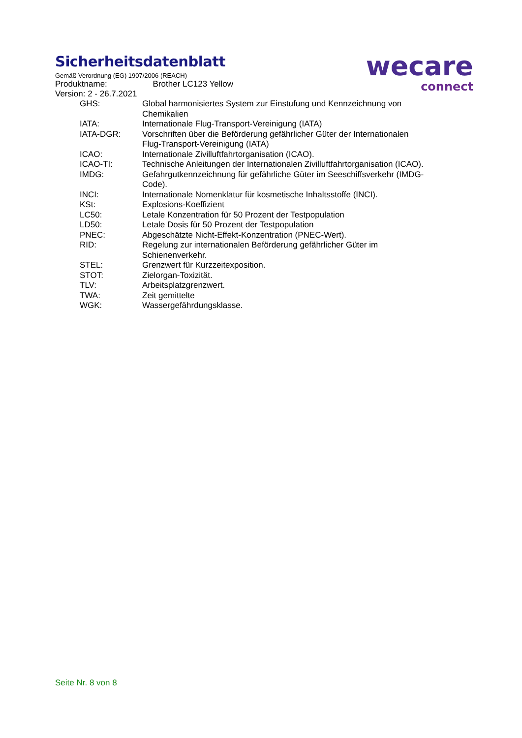wecare
connect
Sicherheitsdatenblatt
Gemäß Verordnung (EG) 1907/2006 (REACH)
Produktname: Brother LC123 Yellow
Version: 2 - 26.7.2021
| GHS: | Global harmonisiertes System zur Einstufung und Kennzeichnung von Chemikalien |
| IATA: | Internationale Flug-Transport-Vereinigung (IATA) |
| IATA-DGR: | Vorschriften über die Beförderung gefährlicher Güter der Internationalen Flug-Transport-Vereinigung (IATA) |
| ICAO: | Internationale Zivilluftfahrtorganisation (ICAO). |
| ICAO-TI: | Technische Anleitungen der Internationalen Zivilluftfahrtorganisation (ICAO). |
| IMDG: | Gefahrgutkennzeichnung für gefährliche Güter im Seeschiffsverkehr (IMDG-Code). |
| INCI: | Internationale Nomenklatur für kosmetische Inhaltsstoffe (INCI). |
| KSt: | Explosions-Koeffizient |
| LC50: | Letale Konzentration für 50 Prozent der Testpopulation |
| LD50: | Letale Dosis für 50 Prozent der Testpopulation |
| PNEC: | Abgeschätzte Nicht-Effekt-Konzentration (PNEC-Wert). |
| RID: | Regelung zur internationalen Beförderung gefährlicher Güter im Schienenverkehr. |
| STEL: | Grenzwert für Kurzzeitexposition. |
| STOT: | Zielorgan-Toxizität. |
| TLV: | Arbeitsplatzgrenzwert. |
| TWA: | Zeit gemittelte |
| WGK: | Wassergefährdungsklasse. |
Seite Nr. 8 von 8